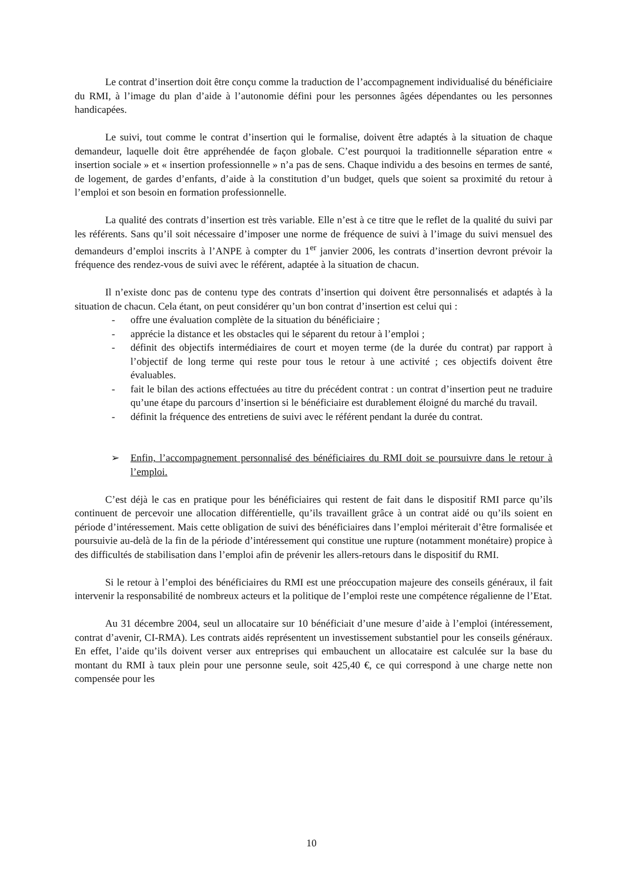Le contrat d’insertion doit être conçu comme la traduction de l’accompagnement individualisé du bénéficiaire du RMI, à l’image du plan d’aide à l’autonomie défini pour les personnes âgées dépendantes ou les personnes handicapées.
Le suivi, tout comme le contrat d’insertion qui le formalise, doivent être adaptés à la situation de chaque demandeur, laquelle doit être appréhendée de façon globale. C’est pourquoi la traditionnelle séparation entre « insertion sociale » et « insertion professionnelle » n’a pas de sens. Chaque individu a des besoins en termes de santé, de logement, de gardes d’enfants, d’aide à la constitution d’un budget, quels que soient sa proximité du retour à l’emploi et son besoin en formation professionnelle.
La qualité des contrats d’insertion est très variable. Elle n’est à ce titre que le reflet de la qualité du suivi par les référents. Sans qu’il soit nécessaire d’imposer une norme de fréquence de suivi à l’image du suivi mensuel des demandeurs d’emploi inscrits à l’ANPE à compter du 1<sup>er</sup> janvier 2006, les contrats d’insertion devront prévoir la fréquence des rendez-vous de suivi avec le référent, adaptée à la situation de chacun.
Il n’existe donc pas de contenu type des contrats d’insertion qui doivent être personnalisés et adaptés à la situation de chacun. Cela étant, on peut considérer qu’un bon contrat d’insertion est celui qui :
- offre une évaluation complète de la situation du bénéficiaire ;
- apprécie la distance et les obstacles qui le séparent du retour à l’emploi ;
- définit des objectifs intermédiaires de court et moyen terme (de la durée du contrat) par rapport à l’objectif de long terme qui reste pour tous le retour à une activité ; ces objectifs doivent être évaluables.
- fait le bilan des actions effectuées au titre du précédent contrat : un contrat d’insertion peut ne traduire qu’une étape du parcours d’insertion si le bénéficiaire est durablement éloigné du marché du travail.
- définit la fréquence des entretiens de suivi avec le référent pendant la durée du contrat.
➢ Enfin, l’accompagnement personnalisé des bénéficiaires du RMI doit se poursuivre dans le retour à l’emploi.
C’est déjà le cas en pratique pour les bénéficiaires qui restent de fait dans le dispositif RMI parce qu’ils continuent de percevoir une allocation différentielle, qu’ils travaillent grâce à un contrat aidé ou qu’ils soient en période d’intéressement. Mais cette obligation de suivi des bénéficiaires dans l’emploi mériterait d’être formalisée et poursuivie au-delà de la fin de la période d’intéressement qui constitue une rupture (notamment monétaire) propice à des difficultés de stabilisation dans l’emploi afin de prévenir les allers-retours dans le dispositif du RMI.
Si le retour à l’emploi des bénéficiaires du RMI est une préoccupation majeure des conseils généraux, il fait intervenir la responsabilité de nombreux acteurs et la politique de l’emploi reste une compétence régalienne de l’Etat.
Au 31 décembre 2004, seul un allocataire sur 10 bénéficiait d’une mesure d’aide à l’emploi (intéressement, contrat d’avenir, CI-RMA). Les contrats aidés représentent un investissement substantiel pour les conseils généraux. En effet, l’aide qu’ils doivent verser aux entreprises qui embauchent un allocataire est calculée sur la base du montant du RMI à taux plein pour une personne seule, soit 425,40 €, ce qui correspond à une charge nette non compensée pour les
10